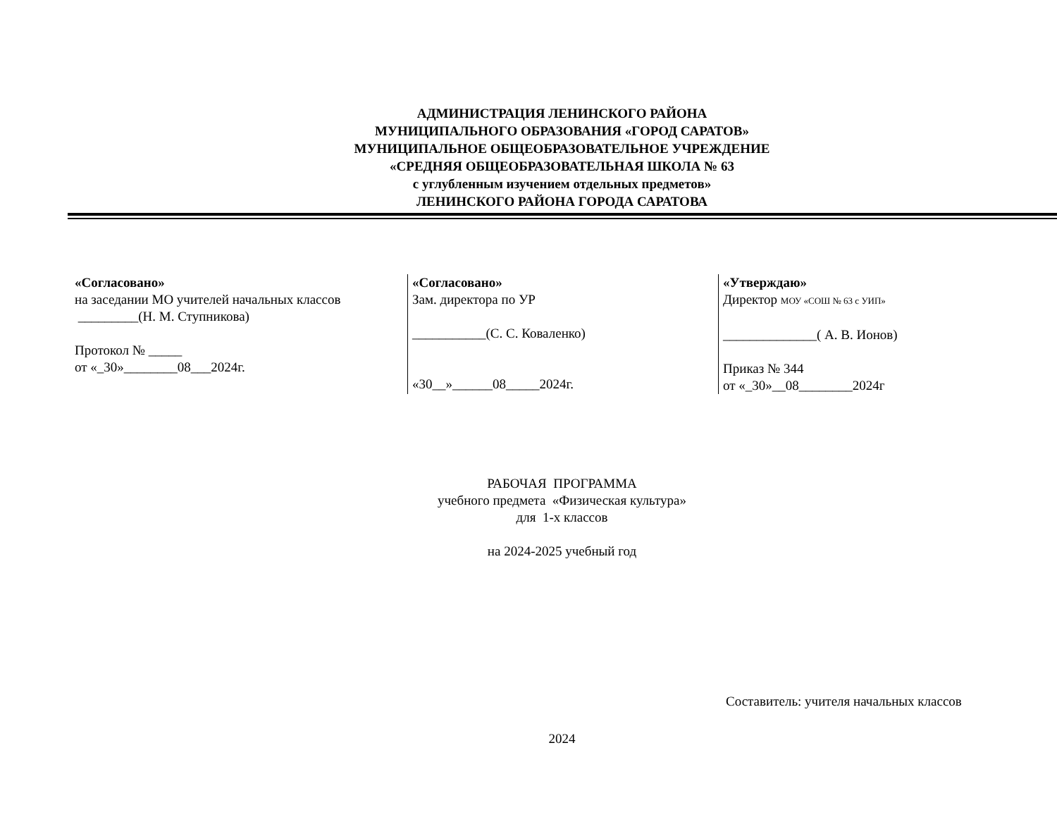АДМИНИСТРАЦИЯ ЛЕНИНСКОГО РАЙОНА
МУНИЦИПАЛЬНОГО ОБРАЗОВАНИЯ «ГОРОД САРАТОВ»
МУНИЦИПАЛЬНОЕ ОБЩЕОБРАЗОВАТЕЛЬНОЕ УЧРЕЖДЕНИЕ
«СРЕДНЯЯ ОБЩЕОБРАЗОВАТЕЛЬНАЯ ШКОЛА № 63
с углубленным изучением отдельных предметов»
ЛЕНИНСКОГО РАЙОНА ГОРОДА САРАТОВА
| «Согласовано» на заседании МО учителей начальных классов _________(Н. М. Ступникова) Протокол № _____ от «_30»________08___2024г. | «Согласовано» Зам. директора по УР ___________(С. С. Коваленко) «30__»______08_____2024г. | «Утверждаю» Директор МОУ «СОШ № 63 с УИП» ______________( А. В. Ионов) Приказ № 344 от «_30»__08________2024г |
РАБОЧАЯ ПРОГРАММА
учебного предмета «Физическая культура»
для 1-х классов
на 2024-2025 учебный год
Составитель: учителя начальных классов
2024